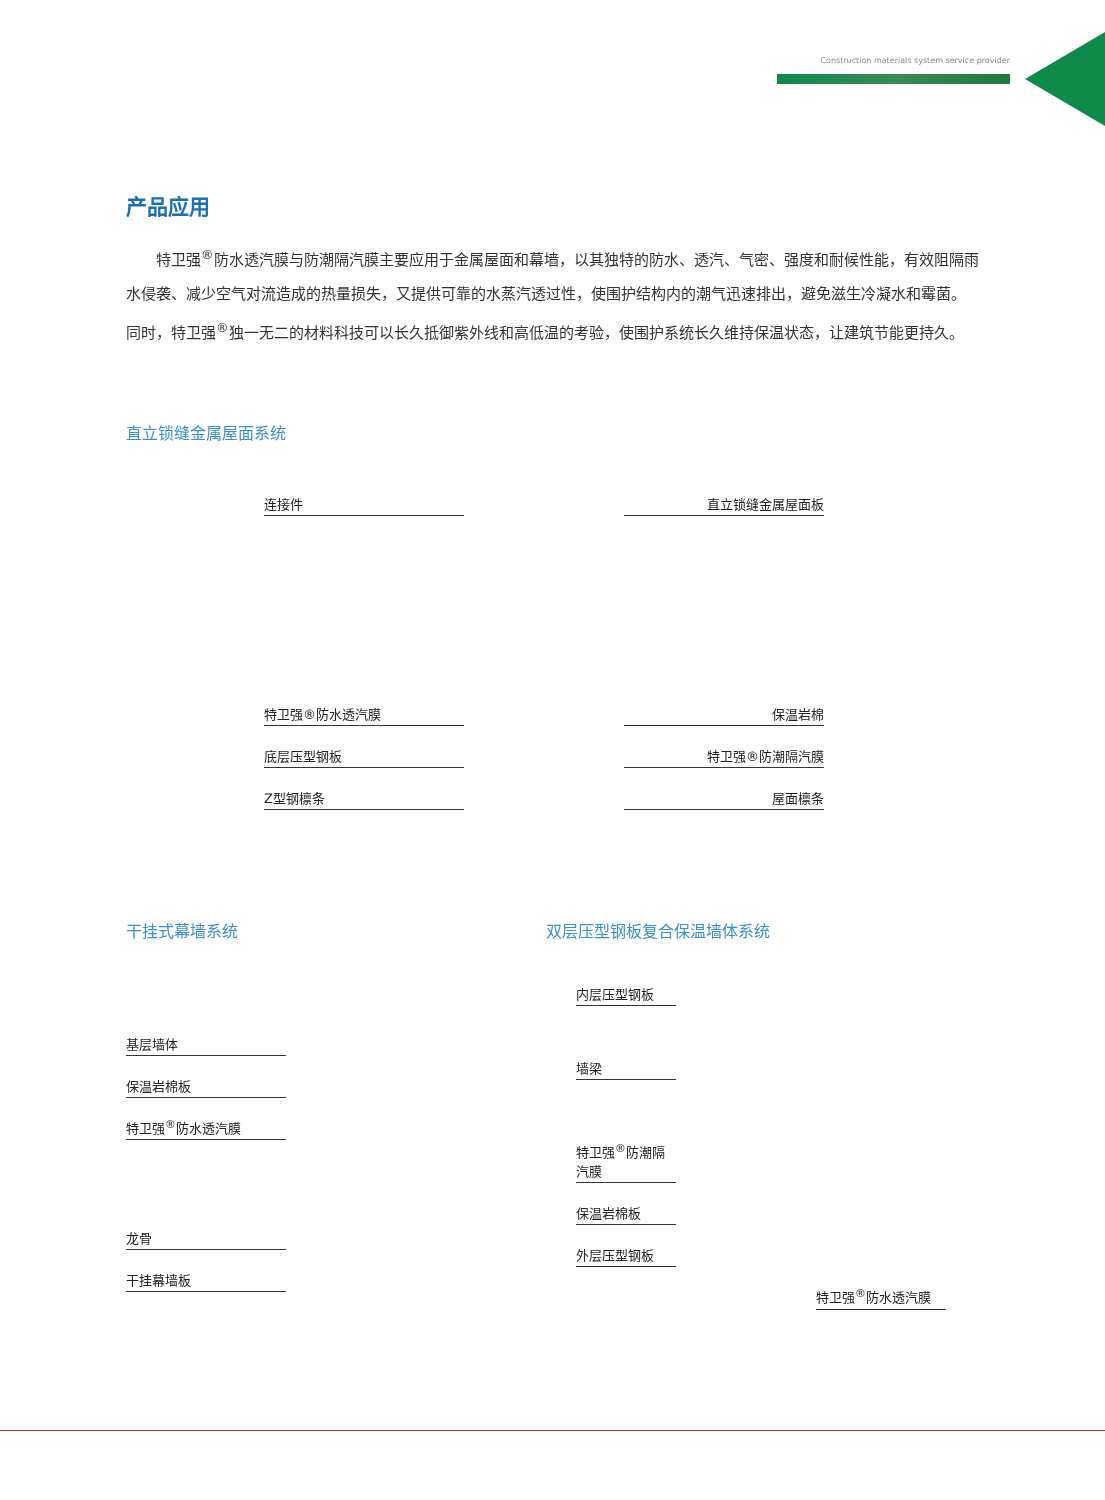Construction materials system service provider
产品应用
特卫强<sup>®</sup>防水透汽膜与防潮隔汽膜主要应用于金属屋面和幕墙，以其独特的防水、透汽、气密、强度和耐候性能，有效阻隔雨水侵袭、减少空气对流造成的热量损失，又提供可靠的水蒸汽透过性，使围护结构内的潮气迅速排出，避免滋生冷凝水和霉菌。同时，特卫强<sup>®</sup>独一无二的材料科技可以长久抵御紫外线和高低温的考验，使围护系统长久维持保温状态，让建筑节能更持久。
直立锁缝金属屋面系统
连接件
特卫强®防水透汽膜
底层压型钢板
Z型钢檩条
直立锁缝金属屋面板
保温岩棉
特卫强®防潮隔汽膜
屋面檩条
干挂式幕墙系统
基层墙体
保温岩棉板
特卫强<sup>®</sup>防水透汽膜
龙骨
干挂幕墙板
双层压型钢板复合保温墙体系统
内层压型钢板
墙梁
特卫强<sup>®</sup>防潮隔汽膜
保温岩棉板
外层压型钢板
特卫强<sup>®</sup>防水透汽膜